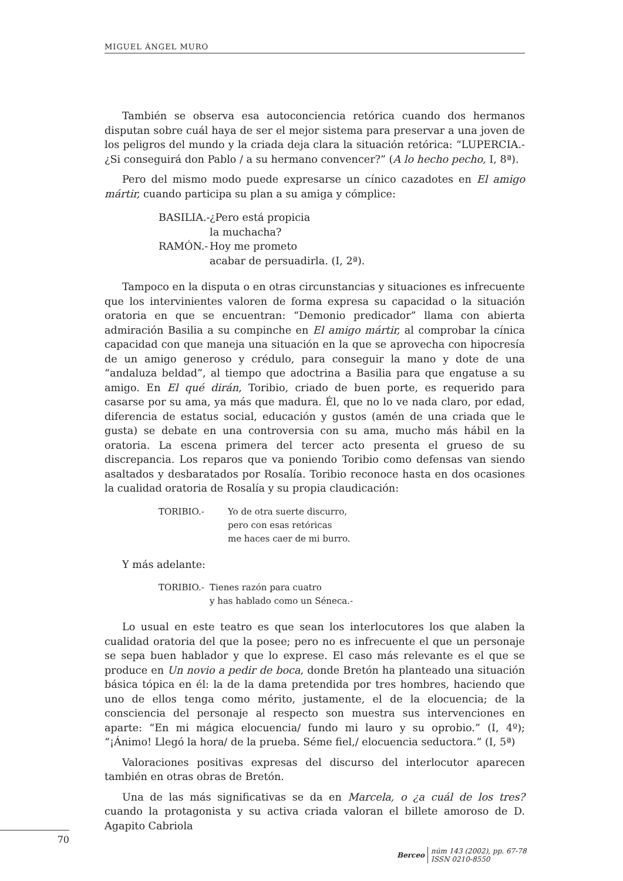MIGUEL ÁNGEL MURO
También se observa esa autoconciencia retórica cuando dos hermanos disputan sobre cuál haya de ser el mejor sistema para preservar a una joven de los peligros del mundo y la criada deja clara la situación retórica: “LUPERCIA.- ¿Si conseguirá don Pablo / a su hermano convencer?” (A lo hecho pecho, I, 8ª).
Pero del mismo modo puede expresarse un cínico cazadotes en El amigo mártir, cuando participa su plan a su amiga y cómplice:
BASILIA.- ¿Pero está propicia
la muchacha?
RAMÓN.- Hoy me prometo
acabar de persuadirla. (I, 2ª).
Tampoco en la disputa o en otras circunstancias y situaciones es infrecuente que los intervinientes valoren de forma expresa su capacidad o la situación oratoria en que se encuentran: “Demonio predicador” llama con abierta admiración Basilia a su compinche en El amigo mártir, al comprobar la cínica capacidad con que maneja una situación en la que se aprovecha con hipocresía de un amigo generoso y crédulo, para conseguir la mano y dote de una “andaluza beldad”, al tiempo que adoctrina a Basilia para que engatuse a su amigo. En El qué dirán, Toribio, criado de buen porte, es requerido para casarse por su ama, ya más que madura. Él, que no lo ve nada claro, por edad, diferencia de estatus social, educación y gustos (amén de una criada que le gusta) se debate en una controversia con su ama, mucho más hábil en la oratoria. La escena primera del tercer acto presenta el grueso de su discrepancia. Los reparos que va poniendo Toribio como defensas van siendo asaltados y desbaratados por Rosalía. Toribio reconoce hasta en dos ocasiones la cualidad oratoria de Rosalía y su propia claudicación:
TORIBIO.- Yo de otra suerte discurro,
pero con esas retóricas
me haces caer de mi burro.
Y más adelante:
TORIBIO.- Tienes razón para cuatro
y has hablado como un Séneca.-
Lo usual en este teatro es que sean los interlocutores los que alaben la cualidad oratoria del que la posee; pero no es infrecuente el que un personaje se sepa buen hablador y que lo exprese. El caso más relevante es el que se produce en Un novio a pedir de boca, donde Bretón ha planteado una situación básica tópica en él: la de la dama pretendida por tres hombres, haciendo que uno de ellos tenga como mérito, justamente, el de la elocuencia; de la consciencia del personaje al respecto son muestra sus intervenciones en aparte: “En mi mágica elocuencia/ fundo mi lauro y su oprobio.” (I, 4º); “¡Ánimo! Llegó la hora/ de la prueba. Séme fiel,/ elocuencia seductora.” (I, 5ª)
Valoraciones positivas expresas del discurso del interlocutor aparecen también en otras obras de Bretón.
Una de las más significativas se da en Marcela, o ¿a cuál de los tres? cuando la protagonista y su activa criada valoran el billete amoroso de D. Agapito Cabriola
70
Berceo
núm 143 (2002), pp. 67-78
ISSN 0210-8550